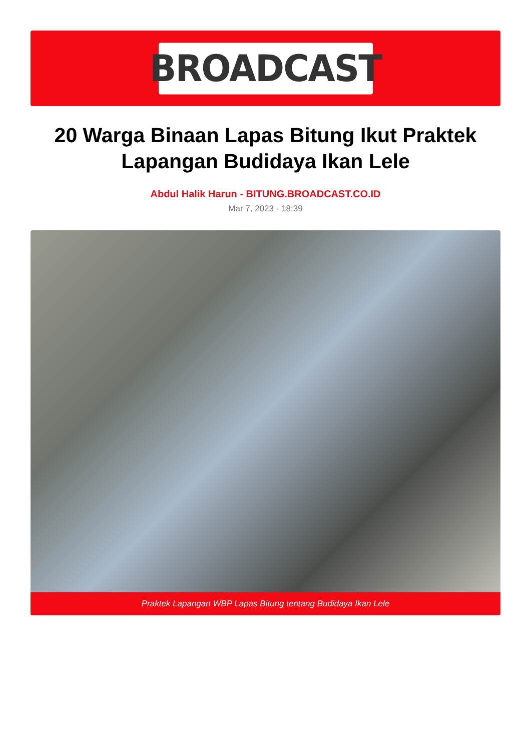BROADCAST
20 Warga Binaan Lapas Bitung Ikut Praktek Lapangan Budidaya Ikan Lele
Abdul Halik Harun - BITUNG.BROADCAST.CO.ID
Mar 7, 2023 - 18:39
Praktek Lapangan WBP Lapas Bitung tentang Budidaya Ikan Lele